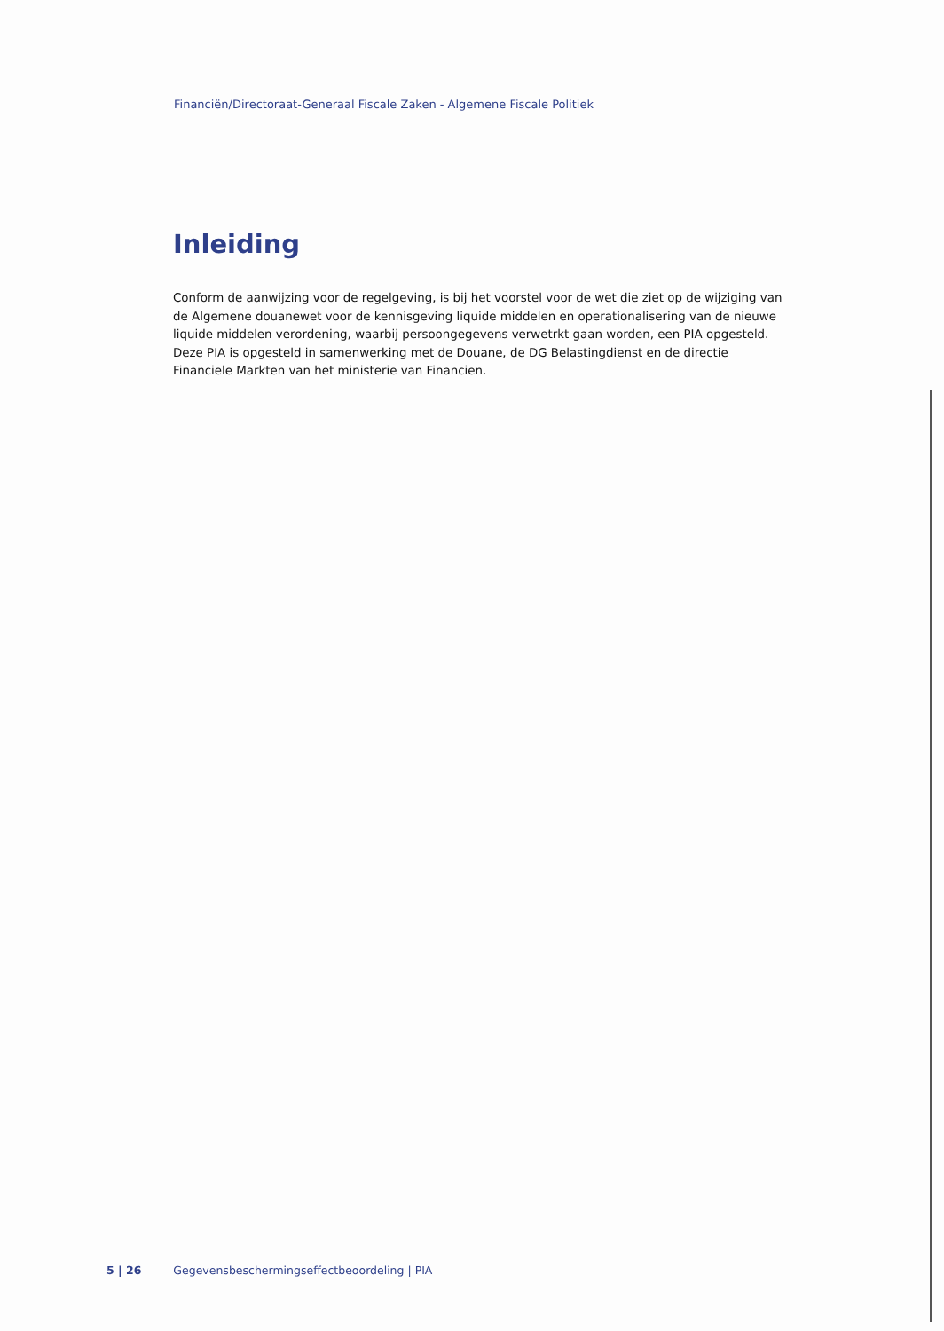Financiën/Directoraat-Generaal Fiscale Zaken - Algemene Fiscale Politiek
Inleiding
Conform de aanwijzing voor de regelgeving, is bij het voorstel voor de wet die ziet op de wijziging van de Algemene douanewet voor de kennisgeving liquide middelen en operationalisering van de nieuwe liquide middelen verordening, waarbij persoongegevens verwetrkt gaan worden, een PIA opgesteld. Deze PIA is opgesteld in samenwerking met de Douane, de DG Belastingdienst en de directie Financiele Markten van het ministerie van Financien.
5 | 26 Gegevensbeschermingseffectbeoordeling | PIA